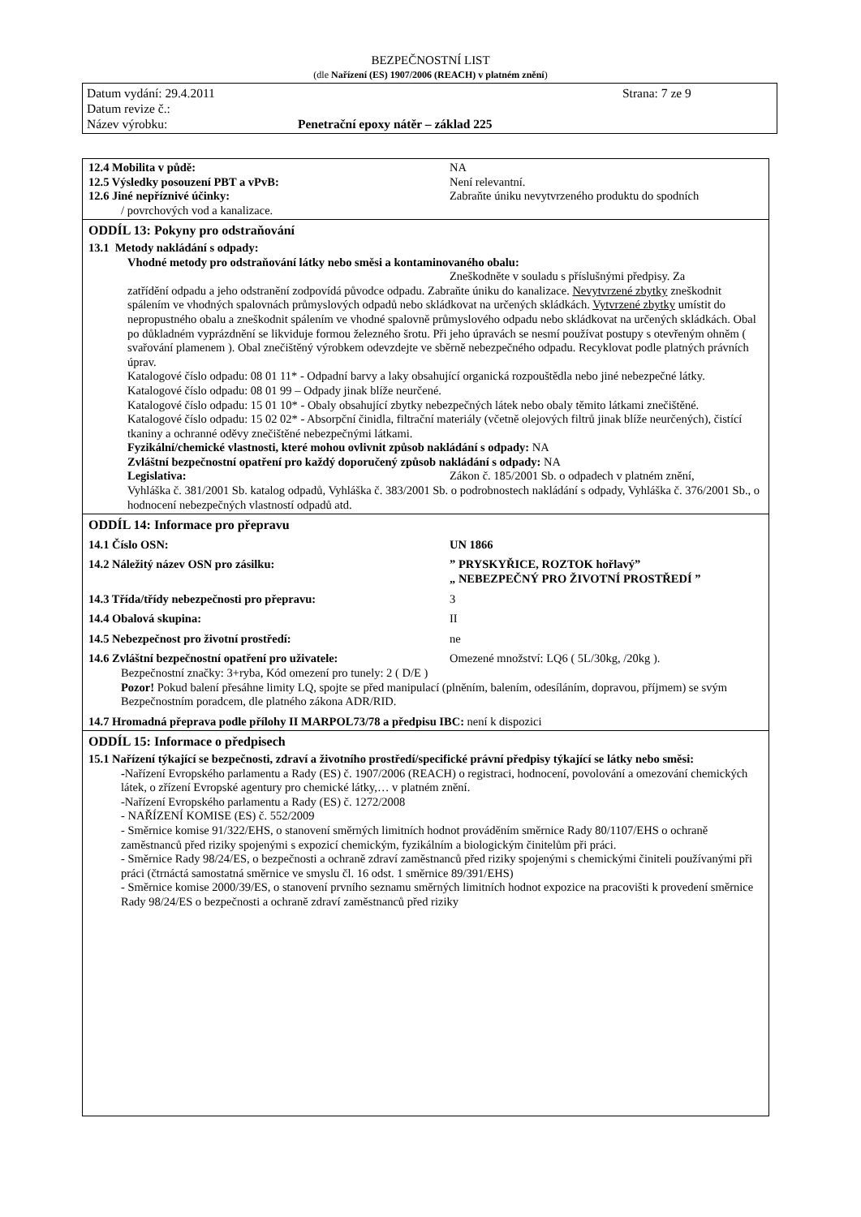BEZPEČNOSTNÍ LIST
(dle Nařízení (ES) 1907/2006 (REACH) v platném znění)
Datum vydání: 29.4.2011 Strana: 7 ze 9
Datum revize č.:
Název výrobku: Penetrační epoxy nátěr – základ 225
12.4 Mobilita v půdě: NA
12.5 Výsledky posouzení PBT a vPvB: Není relevantní.
12.6 Jiné nepříznivé účinky: Zabraňte úniku nevytvrzeného produktu do spodních
/ povrchových vod a kanalizace.
ODDÍL 13: Pokyny pro odstraňování
13.1 Metody nakládání s odpady:
Vhodné metody pro odstraňování látky nebo směsi a kontaminovaného obalu:
Zneškodněte v souladu s příslušnými předpisy. Za
zatřídění odpadu a jeho odstranění zodpovídá původce odpadu. Zabraňte úniku do kanalizace. Nevytvrzené zbytky zneškodnit spálením ve vhodných spalovnách průmyslových odpadů nebo skládkovat na určených skládkách. Vytvrzené zbytky umístit do nepropustného obalu a zneškodnit spálením ve vhodné spalovně průmyslového odpadu nebo skládkovat na určených skládkách. Obal po důkladném vyprázdnění se likviduje formou železného šrotu. Při jeho úpravách se nesmí používat postupy s otevřeným ohněm ( svařování plamenem ). Obal znečištěný výrobkem odevzdejte ve sběrně nebezpečného odpadu. Recyklovat podle platných právních úprav.
Katalogové číslo odpadu: 08 01 11* - Odpadní barvy a laky obsahující organická rozpouštědla nebo jiné nebezpečné látky.
Katalogové číslo odpadu: 08 01 99 – Odpady jinak blíže neurčené.
Katalogové číslo odpadu: 15 01 10* - Obaly obsahující zbytky nebezpečných látek nebo obaly těmito látkami znečištěné.
Katalogové číslo odpadu: 15 02 02* - Absorpční činidla, filtrační materiály (včetně olejových filtrů jinak blíže neurčených), čistící tkaniny a ochranné oděvy znečištěné nebezpečnými látkami.
Fyzikální/chemické vlastnosti, které mohou ovlivnit způsob nakládání s odpady: NA
Zvláštní bezpečnostní opatření pro každý doporučený způsob nakládání s odpady: NA
Legislativa: Zákon č. 185/2001 Sb. o odpadech v platném znění,
Vyhláška č. 381/2001 Sb. katalog odpadů, Vyhláška č. 383/2001 Sb. o podrobnostech nakládání s odpady, Vyhláška č. 376/2001 Sb., o hodnocení nebezpečných vlastností odpadů atd.
ODDÍL 14: Informace pro přepravu
14.1 Číslo OSN: UN 1866
14.2 Náležitý název OSN pro zásilku:” PRYSKYŘICE, ROZTOK hořlavý”
„ NEBEZPEČNÝ PRO ŽIVOTNÍ PROSTŘEDÍ ”
14.3 Třída/třídy nebezpečnosti pro přepravu: 3
14.4 Obalová skupina: II
14.5 Nebezpečnost pro životní prostředí: ne
14.6 Zvláštní bezpečnostní opatření pro uživatele: Omezené množství: LQ6 ( 5L/30kg, /20kg ).
Bezpečnostní značky: 3+ryba, Kód omezení pro tunely: 2 ( D/E )
Pozor! Pokud balení přesáhne limity LQ, spojte se před manipulací (plněním, balením, odesíláním, dopravou, příjmem) se svým Bezpečnostním poradcem, dle platného zákona ADR/RID.
14.7 Hromadná přeprava podle přílohy II MARPOL73/78 a předpisu IBC: není k dispozici
ODDÍL 15: Informace o předpisech
15.1 Nařízení týkající se bezpečnosti, zdraví a životního prostředí/specifické právní předpisy týkající se látky nebo směsi:
-Nařízení Evropského parlamentu a Rady (ES) č. 1907/2006 (REACH) o registraci, hodnocení, povolování a omezování chemických látek, o zřízení Evropské agentury pro chemické látky,… v platném znění.
-Nařízení Evropského parlamentu a Rady (ES) č. 1272/2008
- NAŘÍZENÍ KOMISE (ES) č. 552/2009
- Směrnice komise 91/322/EHS, o stanovení směrných limitních hodnot prováděním směrnice Rady 80/1107/EHS o ochraně zaměstnanců před riziky spojenými s expozicí chemickým, fyzikálním a biologickým činitelům při práci.
- Směrnice Rady 98/24/ES, o bezpečnosti a ochraně zdraví zaměstnanců před riziky spojenými s chemickými činiteli používanými při práci (čtrnáctá samostatná směrnice ve smyslu čl. 16 odst. 1 směrnice 89/391/EHS)
- Směrnice komise 2000/39/ES, o stanovení prvního seznamu směrných limitních hodnot expozice na pracovišti k provedení směrnice Rady 98/24/ES o bezpečnosti a ochraně zdraví zaměstnanců před riziky